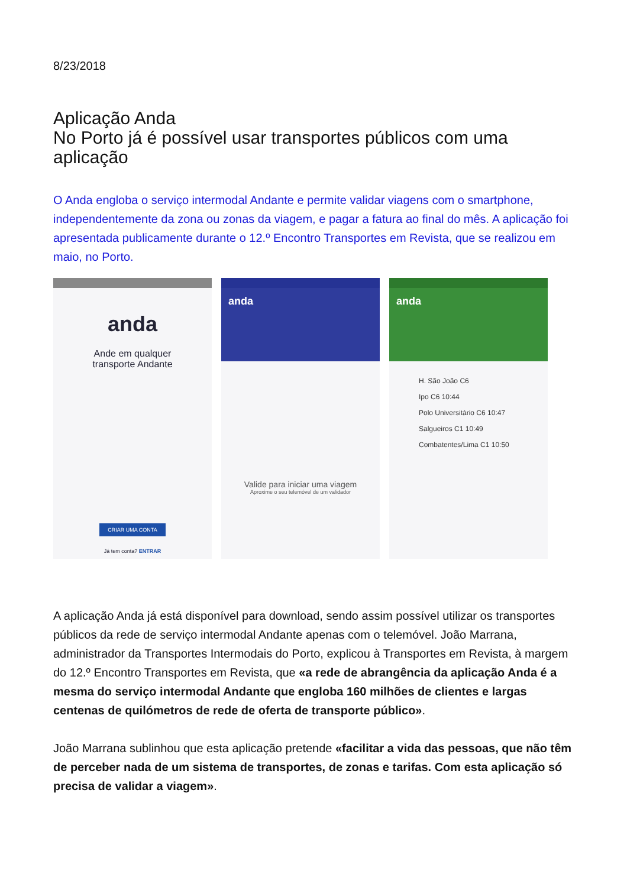8/23/2018
Aplicação Anda
No Porto já é possível usar transportes públicos com uma aplicação
O Anda engloba o serviço intermodal Andante e permite validar viagens com o smartphone, independentemente da zona ou zonas da viagem, e pagar a fatura ao final do mês. A aplicação foi apresentada publicamente durante o 12.º Encontro Transportes em Revista, que se realizou em maio, no Porto.
anda
Ande em qualquer
transporte Andante
CRIAR UMA CONTA
Já tem conta? ENTRAR
anda
Valide para iniciar uma viagem
Aproxime o seu telemóvel de um validador
anda
H. São João C6
Ipo C6 10:44
Polo Universitário C6 10:47
Salgueiros C1 10:49
Combatentes/Lima C1 10:50
A aplicação Anda já está disponível para download, sendo assim possível utilizar os transportes públicos da rede de serviço intermodal Andante apenas com o telemóvel. João Marrana, administrador da Transportes Intermodais do Porto, explicou à Transportes em Revista, à margem do 12.º Encontro Transportes em Revista, que «a rede de abrangência da aplicação Anda é a mesma do serviço intermodal Andante que engloba 160 milhões de clientes e largas centenas de quilómetros de rede de oferta de transporte público».
João Marrana sublinhou que esta aplicação pretende «facilitar a vida das pessoas, que não têm de perceber nada de um sistema de transportes, de zonas e tarifas. Com esta aplicação só precisa de validar a viagem».